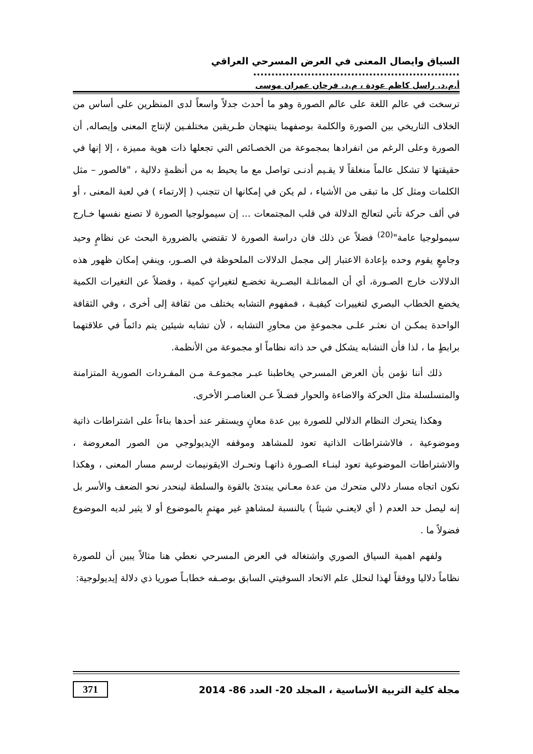السياق وايصال المعنى في العرض المسرحي العراقي .........................................................
أ.م.د. راسل كاظم عودة ، م.د. فرحان عمران موسى
ترسخت في عالم اللغة على عالم الصورة وهو ما أحدث جدلاً واسعاً لدى المنظرين على أساس من الخلاف التاريخي بين الصورة والكلمة بوصفهما ينتهجان طـريقين مختلفـين لإنتاج المعنى وإيصاله, أن الصورة وعلى الرغم من انفرادها بمجموعة من الخصـائص التي تجعلها ذات هوية مميزة ، إلا إنها في حقيقتها لا تشكل عالماً منغلقاً لا يقـيم أدنـى تواصل مع ما يحيط به من أنظمةٍ دلالية ، "فالصور – مثل الكلمات ومثل كل ما تبقى من الأشياء ، لم يكن في إمكانها ان تتجنب ( إلارتماء ) في لعبة المعنى ، أو في ألف حركة تأتي لتعالج الدلالة في قلب المجتمعات ... إن سيمولوجيا الصورة لا تصنع نفسها خـارج سيمولوجيا عامة"<sup>(20)</sup> فضلاً عن ذلك فان دراسة الصورة لا تقتضي بالضرورة البحث عن نظامٍ وحيد وجامعٍ يقوم وحده بإعادة الاعتبار إلى مجمل الدلالات الملحوظة في الصـور، وينفي إمكان ظهور هذه الدلالات خارج الصـورة، أي أن المماثلـة البصـرية تخضـع لتغيراتٍ كمية ، وفضلاً عن التغيرات الكمية يخضع الخطاب البصري لتغييرات كيفيـة ، فمفهوم التشابه يختلف من ثقافة إلى أخرى ، وفي الثقافة الواحدة يمكـن ان نعثـر علـى مجموعةٍ من محاورِ التشابه ، لأن تشابه شيئين يتم دائماً في علاقتهما برابطٍ ما ، لذا فأن التشابه يشكل في حد ذاته نظاماً او مجموعة من الأنظمة.
ذلك أننا نؤمن بأن العرض المسرحي يخاطبنا عبـر مجموعـة مـن المفـردات الصورية المتزامنة والمتسلسلة مثل الحركة والاضاءة والحوار فضـلاً عـن العناصـر الأخرى.
وهكذا يتحرك النظام الدلالي للصورة بين عدة معانٍ ويستقر عند أحدها بناءاً على اشتراطات ذاتية وموضوعية ، فالاشتراطات الذاتية تعود للمشاهد وموقفه الإيديولوجي من الصور المعروضة ، والاشتراطات الموضوعية تعود لبنـاء الصـورة ذاتهـا وتحـرك الايقونيمات لرسم مسار المعنى ، وهكذا نكون اتجاه مسار دلالي متحرك من عدة معـاني يبتدئ بالقوة والسلطة لينحدر نحو الضعف والأسر بل إنه ليصل حد العدم ( أي لايعنـي شيئاً ) بالنسبة لمشاهدٍ غير مهتمٍ بالموضوع أو لا يثير لديه الموضوع فضولاً ما .
ولفهم اهمية السياق الصوري واشتغاله في العرض المسرحي نعطي هنا مثالاً يبين أن للصورة نظاماً دلاليا ووفقاً لهذا لنحلل علم الاتحاد السوفيتي السابق بوصـفه خطابـاً صوريا ذي دلالة إيديولوجية:
مجلة كلية التربية الأساسية ، المجلد 20- العدد 86- 2014 371